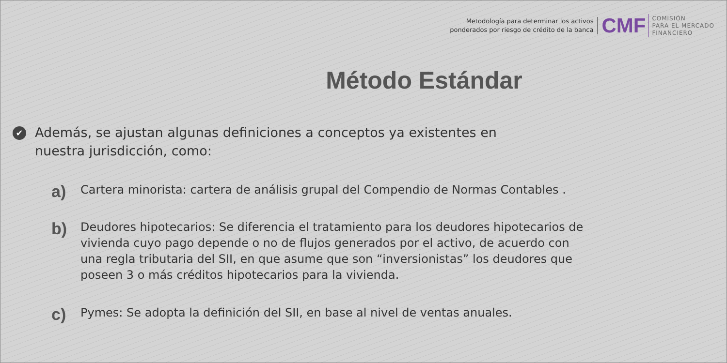Metodología para determinar los activos
ponderados por riesgo de crédito de la banca
CMF
COMISIÓN
PARA EL MERCADO
FINANCIERO
Método Estándar
✔
Además, se ajustan algunas definiciones a conceptos ya existentes en nuestra jurisdicción, como:
a)
Cartera minorista: cartera de análisis grupal del Compendio de Normas Contables .
b)
Deudores hipotecarios: Se diferencia el tratamiento para los deudores hipotecarios de vivienda cuyo pago depende o no de flujos generados por el activo, de acuerdo con una regla tributaria del SII, en que asume que son “inversionistas” los deudores que poseen 3 o más créditos hipotecarios para la vivienda.
c)
Pymes: Se adopta la definición del SII, en base al nivel de ventas anuales.